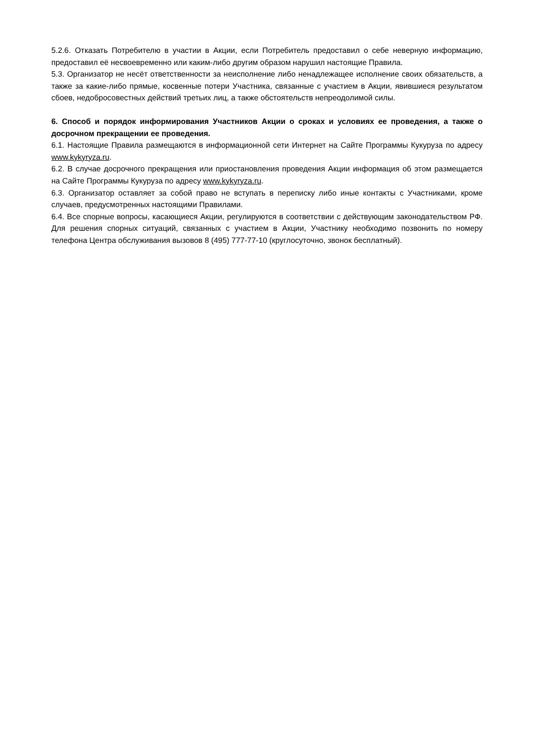5.2.6. Отказать Потребителю в участии в Акции, если Потребитель предоставил о себе неверную информацию, предоставил её несвоевременно или каким-либо другим образом нарушил настоящие Правила.
5.3. Организатор не несёт ответственности за неисполнение либо ненадлежащее исполнение своих обязательств, а также за какие-либо прямые, косвенные потери Участника, связанные с участием в Акции, явившиеся результатом сбоев, недобросовестных действий третьих лиц, а также обстоятельств непреодолимой силы.
6. Способ и порядок информирования Участников Акции о сроках и условиях ее проведения, а также о досрочном прекращении ее проведения.
6.1. Настоящие Правила размещаются в информационной сети Интернет на Сайте Программы Кукуруза по адресу www.kykyryza.ru.
6.2. В случае досрочного прекращения или приостановления проведения Акции информация об этом размещается на Сайте Программы Кукуруза по адресу www.kykyryza.ru.
6.3. Организатор оставляет за собой право не вступать в переписку либо иные контакты с Участниками, кроме случаев, предусмотренных настоящими Правилами.
6.4. Все спорные вопросы, касающиеся Акции, регулируются в соответствии с действующим законодательством РФ. Для решения спорных ситуаций, связанных с участием в Акции, Участнику необходимо позвонить по номеру телефона Центра обслуживания вызовов 8 (495) 777-77-10 (круглосуточно, звонок бесплатный).